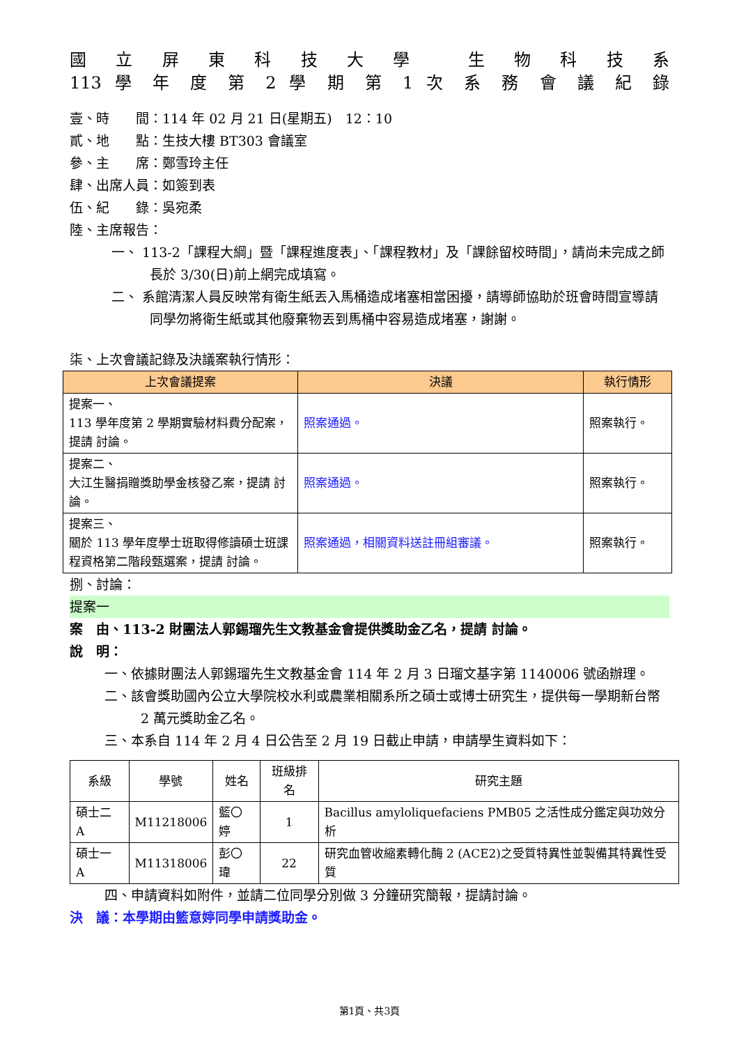國 立 屏 東 科 技 大 學 　生 物 科 技 系
113 學 年 度 第 2 學 期 第 1 次 系 務 會 議 紀 錄
壹、時　　間：114 年 02 月 21 日(星期五)　12：10
貳、地　　點：生技大樓 BT303 會議室
參、主　　席：鄭雪玲主任
肆、出席人員：如簽到表
伍、紀　　錄：吳宛柔
陸、主席報告：
一、 113-2「課程大綱」暨「課程進度表」、「課程教材」及「課餘留校時間」，請尚未完成之師長於 3/30(日)前上網完成填寫。
二、 系館清潔人員反映常有衛生紙丟入馬桶造成堵塞相當困擾，請導師協助於班會時間宣導請同學勿將衛生紙或其他廢棄物丟到馬桶中容易造成堵塞，謝謝。
柒、上次會議記錄及決議案執行情形：
| 上次會議提案 | 決議 | 執行情形 |
| --- | --- | --- |
| 提案一、 113 學年度第 2 學期實驗材料費分配案，提請 討論。 | 照案通過。 | 照案執行。 |
| 提案二、 大江生醫捐贈獎助學金核發乙案，提請 討論。 | 照案通過。 | 照案執行。 |
| 提案三、 關於 113 學年度學士班取得修讀碩士班課程資格第二階段甄選案，提請 討論。 | 照案通過，相關資料送註冊組審議。 | 照案執行。 |
捌、討論：
提案一
案　由、113-2 財團法人郭錫瑠先生文教基金會提供獎助金乙名，提請 討論。
說　明：
一、依據財團法人郭錫瑠先生文教基金會 114 年 2 月 3 日瑠文基字第 1140006 號函辦理。
二、該會獎助國內公立大學院校水利或農業相關系所之碩士或博士研究生，提供每一學期新台幣 2 萬元獎助金乙名。
三、本系自 114 年 2 月 4 日公告至 2 月 19 日截止申請，申請學生資料如下：
| 系級 | 學號 | 姓名 | 班級排名 | 研究主題 |
| --- | --- | --- | --- | --- |
| 碩士二 A | M11218006 | 籃〇婷 | 1 | Bacillus amyloliquefaciens PMB05 之活性成分鑑定與功效分析 |
| 碩士一 A | M11318006 | 彭〇瑋 | 22 | 研究血管收縮素轉化酶 2 (ACE2)之受質特異性並製備其特異性受質 |
四、申請資料如附件，並請二位同學分別做 3 分鐘研究簡報，提請討論。
決　議：本學期由籃意婷同學申請獎助金。
第1頁、共3頁